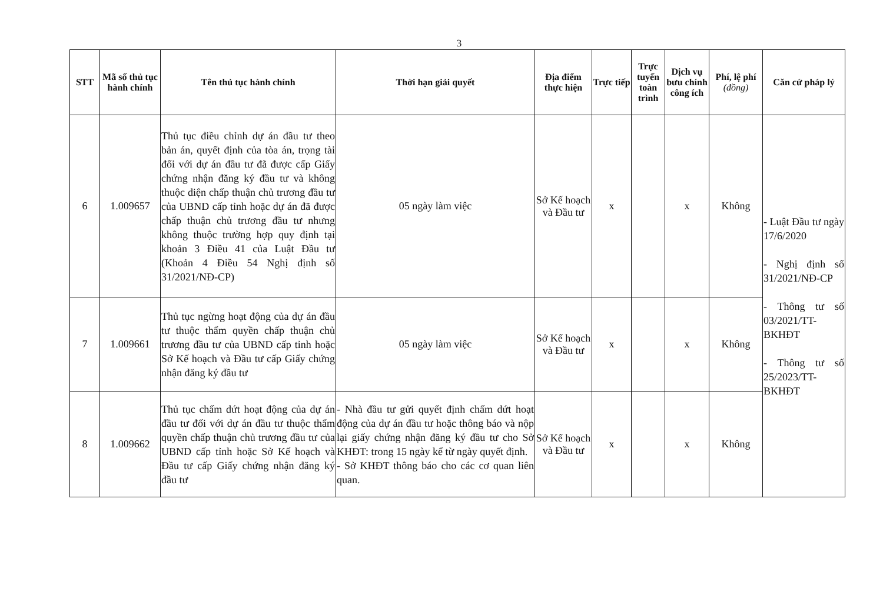3
| STT | Mã số thủ tục hành chính | Tên thủ tục hành chính | Thời hạn giải quyết | Địa điểm thực hiện | Trực tiếp | Trực tuyến toàn trình | Dịch vụ bưu chính công ích | Phí, lệ phí (đồng) | Căn cứ pháp lý |
| --- | --- | --- | --- | --- | --- | --- | --- | --- | --- |
| 6 | 1.009657 | Thủ tục điều chỉnh dự án đầu tư theo bản án, quyết định của tòa án, trọng tài đối với dự án đầu tư đã được cấp Giấy chứng nhận đăng ký đầu tư và không thuộc diện chấp thuận chủ trương đầu tư của UBND cấp tỉnh hoặc dự án đã được chấp thuận chủ trương đầu tư nhưng không thuộc trường hợp quy định tại khoản 3 Điều 41 của Luật Đầu tư (Khoản 4 Điều 54 Nghị định số 31/2021/NĐ-CP) | 05 ngày làm việc | Sở Kế hoạch và Đầu tư | x | | x | Không | - Luật Đầu tư ngày 17/6/2020 - Nghị định số 31/2021/NĐ-CP - Thông tư số 03/2021/TT-BKHĐT - Thông tư số 25/2023/TT-BKHĐT |
| 7 | 1.009661 | Thủ tục ngừng hoạt động của dự án đầu tư thuộc thẩm quyền chấp thuận chủ trương đầu tư của UBND cấp tỉnh hoặc Sở Kế hoạch và Đầu tư cấp Giấy chứng nhận đăng ký đầu tư | 05 ngày làm việc | Sở Kế hoạch và Đầu tư | x | | x | Không | |
| 8 | 1.009662 | Thủ tục chấm dứt hoạt động của dự án đầu tư đối với dự án đầu tư thuộc thẩm quyền chấp thuận chủ trương đầu tư của UBND cấp tỉnh hoặc Sở Kế hoạch và Đầu tư cấp Giấy chứng nhận đăng ký đầu tư | - Nhà đầu tư gửi quyết định chấm dứt hoạt động của dự án đầu tư hoặc thông báo và nộp lại giấy chứng nhận đăng ký đầu tư cho Sở KHĐT: trong 15 ngày kể từ ngày quyết định. - Sở KHĐT thông báo cho các cơ quan liên quan. | Sở Kế hoạch và Đầu tư | x | | x | Không | |